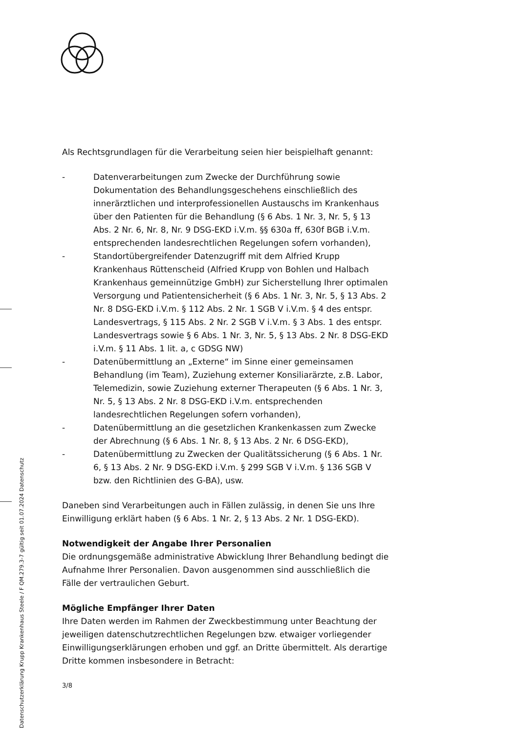Als Rechtsgrundlagen für die Verarbeitung seien hier beispielhaft genannt:
- Datenverarbeitungen zum Zwecke der Durchführung sowie Dokumentation des Behandlungsgeschehens einschließlich des innerärztlichen und interprofessionellen Austauschs im Krankenhaus über den Patienten für die Behandlung (§ 6 Abs. 1 Nr. 3, Nr. 5, § 13 Abs. 2 Nr. 6, Nr. 8, Nr. 9 DSG-EKD i.V.m. §§ 630a ff, 630f BGB i.V.m. entsprechenden landesrechtlichen Regelungen sofern vorhanden),
- Standortübergreifender Datenzugriff mit dem Alfried Krupp Krankenhaus Rüttenscheid (Alfried Krupp von Bohlen und Halbach Krankenhaus gemeinnützige GmbH) zur Sicherstellung Ihrer optimalen Versorgung und Patientensicherheit (§ 6 Abs. 1 Nr. 3, Nr. 5, § 13 Abs. 2 Nr. 8 DSG-EKD i.V.m. § 112 Abs. 2 Nr. 1 SGB V i.V.m. § 4 des entspr. Landesvertrags, § 115 Abs. 2 Nr. 2 SGB V i.V.m. § 3 Abs. 1 des entspr. Landesvertrags sowie § 6 Abs. 1 Nr. 3, Nr. 5, § 13 Abs. 2 Nr. 8 DSG-EKD i.V.m. § 11 Abs. 1 lit. a, c GDSG NW)
- Datenübermittlung an „Externe“ im Sinne einer gemeinsamen Behandlung (im Team), Zuziehung externer Konsiliarärzte, z.B. Labor, Telemedizin, sowie Zuziehung externer Therapeuten (§ 6 Abs. 1 Nr. 3, Nr. 5, § 13 Abs. 2 Nr. 8 DSG-EKD i.V.m. entsprechenden landesrechtlichen Regelungen sofern vorhanden),
- Datenübermittlung an die gesetzlichen Krankenkassen zum Zwecke der Abrechnung (§ 6 Abs. 1 Nr. 8, § 13 Abs. 2 Nr. 6 DSG-EKD),
- Datenübermittlung zu Zwecken der Qualitätssicherung (§ 6 Abs. 1 Nr. 6, § 13 Abs. 2 Nr. 9 DSG-EKD i.V.m. § 299 SGB V i.V.m. § 136 SGB V bzw. den Richtlinien des G-BA), usw.
Daneben sind Verarbeitungen auch in Fällen zulässig, in denen Sie uns Ihre Einwilligung erklärt haben (§ 6 Abs. 1 Nr. 2, § 13 Abs. 2 Nr. 1 DSG-EKD).
Notwendigkeit der Angabe Ihrer Personalien
Die ordnungsgemäße administrative Abwicklung Ihrer Behandlung bedingt die Aufnahme Ihrer Personalien. Davon ausgenommen sind ausschließlich die Fälle der vertraulichen Geburt.
Mögliche Empfänger Ihrer Daten
Ihre Daten werden im Rahmen der Zweckbestimmung unter Beachtung der jeweiligen datenschutzrechtlichen Regelungen bzw. etwaiger vorliegender Einwilligungserklärungen erhoben und ggf. an Dritte übermittelt. Als derartige Dritte kommen insbesondere in Betracht:
3/8
Datenschutzerklärung Krupp Krankenhaus Steele / F QM.279.3-7 gültig seit 01.07.2024 Datenschutz